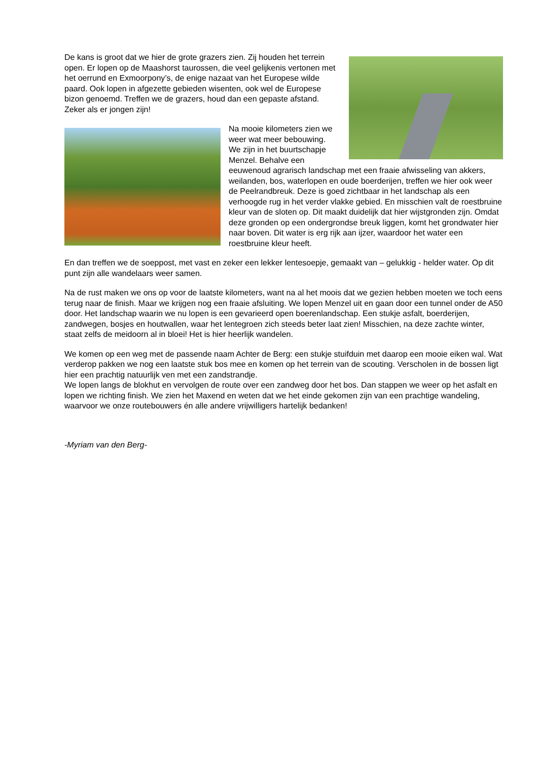De kans is groot dat we hier de grote grazers zien. Zij houden het terrein open. Er lopen op de Maashorst taurossen, die veel gelijkenis vertonen met het oerrund en Exmoorpony’s, de enige nazaat van het Europese wilde paard. Ook lopen in afgezette gebieden wisenten, ook wel de Europese bizon genoemd. Treffen we de grazers, houd dan een gepaste afstand. Zeker als er jongen zijn!
Na mooie kilometers zien we weer wat meer bebouwing. We zijn in het buurtschapje Menzel. Behalve een eeuwenoud agrarisch landschap met een fraaie afwisseling van akkers, weilanden, bos, waterlopen en oude boerderijen, treffen we hier ook weer de Peelrandbreuk. Deze is goed zichtbaar in het landschap als een verhoogde rug in het verder vlakke gebied. En misschien valt de roestbruine kleur van de sloten op. Dit maakt duidelijk dat hier wijstgronden zijn. Omdat deze gronden op een ondergrondse breuk liggen, komt het grondwater hier naar boven. Dit water is erg rijk aan ijzer, waardoor het water een roestbruine kleur heeft.
En dan treffen we de soeppost, met vast en zeker een lekker lentesoepje, gemaakt van – gelukkig - helder water. Op dit punt zijn alle wandelaars weer samen.
Na de rust maken we ons op voor de laatste kilometers, want na al het moois dat we gezien hebben moeten we toch eens terug naar de finish. Maar we krijgen nog een fraaie afsluiting. We lopen Menzel uit en gaan door een tunnel onder de A50 door. Het landschap waarin we nu lopen is een gevarieerd open boerenlandschap. Een stukje asfalt, boerderijen, zandwegen, bosjes en houtwallen, waar het lentegroen zich steeds beter laat zien! Misschien, na deze zachte winter, staat zelfs de meidoorn al in bloei! Het is hier heerlijk wandelen.
We komen op een weg met de passende naam Achter de Berg: een stukje stuifduin met daarop een mooie eiken wal. Wat verderop pakken we nog een laatste stuk bos mee en komen op het terrein van de scouting. Verscholen in de bossen ligt hier een prachtig natuurlijk ven met een zandstrandje.
We lopen langs de blokhut en vervolgen de route over een zandweg door het bos. Dan stappen we weer op het asfalt en lopen we richting finish. We zien het Maxend en weten dat we het einde gekomen zijn van een prachtige wandeling, waarvoor we onze routebouwers én alle andere vrijwilligers hartelijk bedanken!
-Myriam van den Berg-